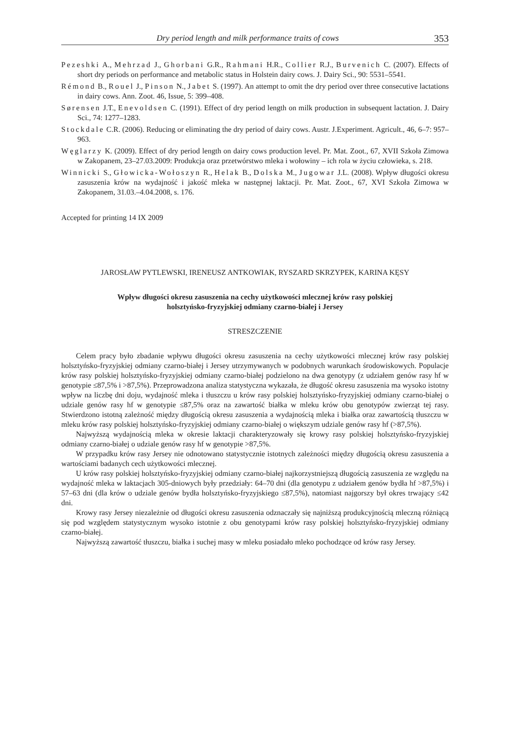Dry period length and milk performance traits of cows 353
Pezeshki A., Mehrzad J., Ghorbani G.R., Rahmani H.R., Collier R.J., Burvenich C. (2007). Effects of short dry periods on performance and metabolic status in Holstein dairy cows. J. Dairy Sci., 90: 5531–5541.
Rémond B., Rouel J., Pinson N., Jabet S. (1997). An attempt to omit the dry period over three consecutive lactations in dairy cows. Ann. Zoot. 46, Issue, 5: 399–408.
Sørensen J.T., Enevoldsen C. (1991). Effect of dry period length on milk production in subsequent lactation. J. Dairy Sci., 74: 1277–1283.
Stockdale C.R. (2006). Reducing or eliminating the dry period of dairy cows. Austr. J.Experiment. Agricult., 46, 6–7: 957–963.
Węglarzy K. (2009). Effect of dry period length on dairy cows production level. Pr. Mat. Zoot., 67, XVII Szkoła Zimowa w Zakopanem, 23–27.03.2009: Produkcja oraz przetwórstwo mleka i wołowiny – ich rola w życiu człowieka, s. 218.
Winnicki S., Głowicka-Wołoszyn R., Helak B., Dolska M., Jugowar J.L. (2008). Wpływ długości okresu zasuszenia krów na wydajność i jakość mleka w następnej laktacji. Pr. Mat. Zoot., 67, XVI Szkoła Zimowa w Zakopanem, 31.03.–4.04.2008, s. 176.
Accepted for printing 14 IX 2009
JAROSŁAW PYTLEWSKI, IRENEUSZ ANTKOWIAK, RYSZARD SKRZYPEK, KARINA KĘSY
Wpływ długości okresu zasuszenia na cechy użytkowości mlecznej krów rasy polskiej
holsztyńsko-fryzyjskiej odmiany czarno-białej i Jersey
STRESZCZENIE
Celem pracy było zbadanie wpływu długości okresu zasuszenia na cechy użytkowości mlecznej krów rasy polskiej holsztyńsko-fryzyjskiej odmiany czarno-białej i Jersey utrzymywanych w podobnych warunkach środowiskowych. Populacje krów rasy polskiej holsztyńsko-fryzyjskiej odmiany czarno-białej podzielono na dwa genotypy (z udziałem genów rasy hf w genotypie ≤87,5% i >87,5%). Przeprowadzona analiza statystyczna wykazała, że długość okresu zasuszenia ma wysoko istotny wpływ na liczbę dni doju, wydajność mleka i tłuszczu u krów rasy polskiej holsztyńsko-fryzyjskiej odmiany czarno-białej o udziale genów rasy hf w genotypie ≤87,5% oraz na zawartość białka w mleku krów obu genotypów zwierząt tej rasy. Stwierdzono istotną zależność między długością okresu zasuszenia a wydajnością mleka i białka oraz zawartością tłuszczu w mleku krów rasy polskiej holsztyńsko-fryzyjskiej odmiany czarno-białej o większym udziale genów rasy hf (>87,5%).
Najwyższą wydajnością mleka w okresie laktacji charakteryzowały się krowy rasy polskiej holsztyńsko-fryzyjskiej odmiany czarno-białej o udziale genów rasy hf w genotypie >87,5%.
W przypadku krów rasy Jersey nie odnotowano statystycznie istotnych zależności między długością okresu zasuszenia a wartościami badanych cech użytkowości mlecznej.
U krów rasy polskiej holsztyńsko-fryzyjskiej odmiany czarno-białej najkorzystniejszą długością zasuszenia ze względu na wydajność mleka w laktacjach 305-dniowych były przedziały: 64–70 dni (dla genotypu z udziałem genów bydła hf >87,5%) i 57–63 dni (dla krów o udziale genów bydła holsztyńsko-fryzyjskiego ≤87,5%), natomiast najgorszy był okres trwający ≤42 dni.
Krowy rasy Jersey niezależnie od długości okresu zasuszenia odznaczały się najniższą produkcyjnością mleczną różniącą się pod względem statystycznym wysoko istotnie z obu genotypami krów rasy polskiej holsztyńsko-fryzyjskiej odmiany czarno-białej.
Najwyższą zawartość tłuszczu, białka i suchej masy w mleku posiadało mleko pochodzące od krów rasy Jersey.